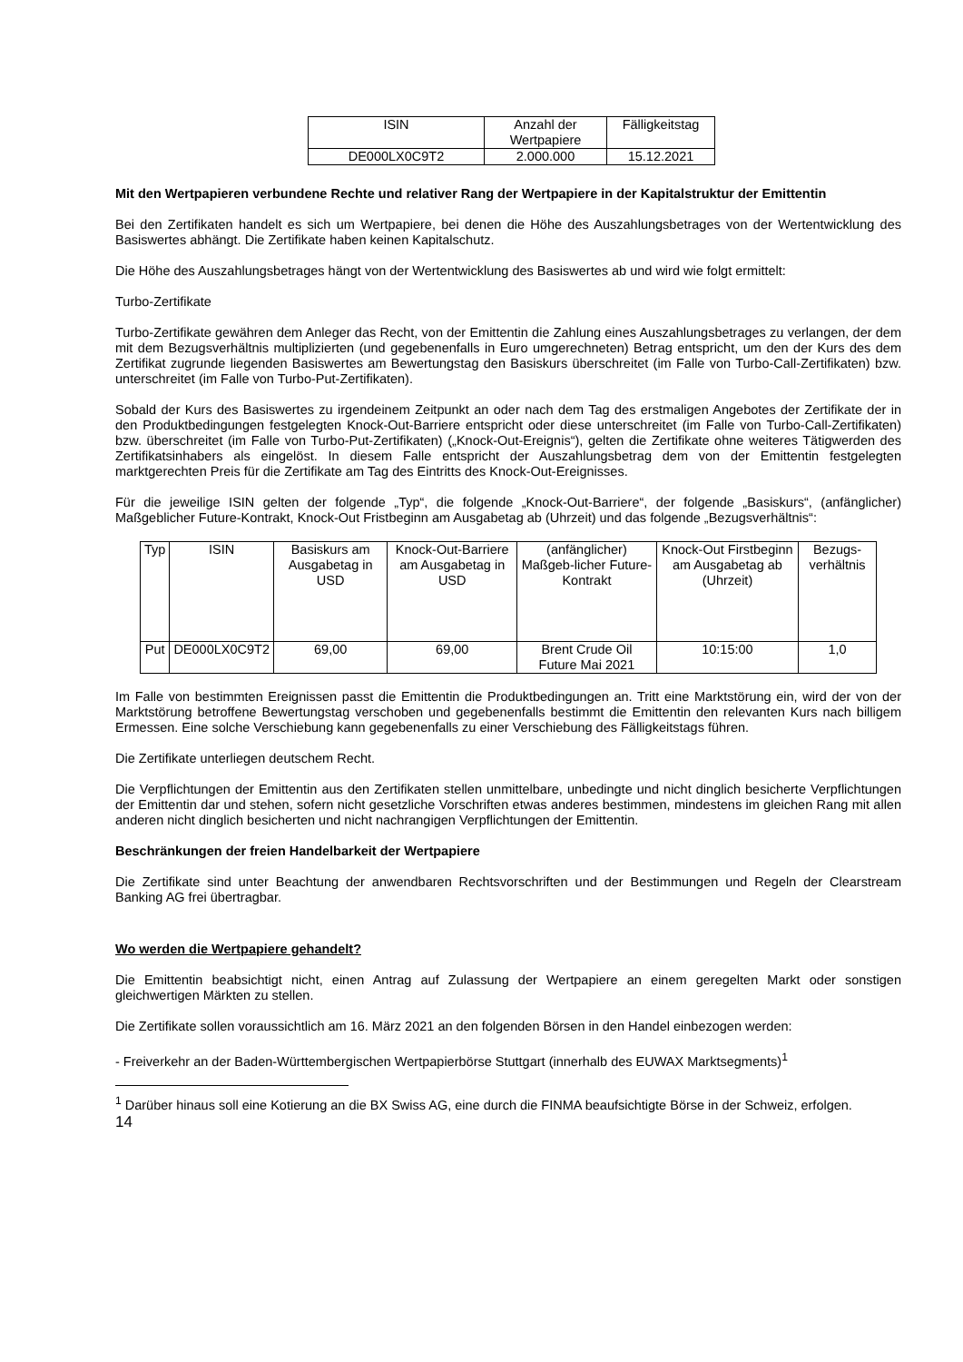| ISIN | Anzahl der Wertpapiere | Fälligkeitstag |
| DE000LX0C9T2 | 2.000.000 | 15.12.2021 |
Mit den Wertpapieren verbundene Rechte und relativer Rang der Wertpapiere in der Kapitalstruktur der Emittentin
Bei den Zertifikaten handelt es sich um Wertpapiere, bei denen die Höhe des Auszahlungsbetrages von der Wertentwicklung des Basiswertes abhängt. Die Zertifikate haben keinen Kapitalschutz.
Die Höhe des Auszahlungsbetrages hängt von der Wertentwicklung des Basiswertes ab und wird wie folgt ermittelt:
Turbo-Zertifikate
Turbo-Zertifikate gewähren dem Anleger das Recht, von der Emittentin die Zahlung eines Auszahlungsbetrages zu verlangen, der dem mit dem Bezugsverhältnis multiplizierten (und gegebenenfalls in Euro umgerechneten) Betrag entspricht, um den der Kurs des dem Zertifikat zugrunde liegenden Basiswertes am Bewertungstag den Basiskurs überschreitet (im Falle von Turbo-Call-Zertifikaten) bzw. unterschreitet (im Falle von Turbo-Put-Zertifikaten).
Sobald der Kurs des Basiswertes zu irgendeinem Zeitpunkt an oder nach dem Tag des erstmaligen Angebotes der Zertifikate der in den Produktbedingungen festgelegten Knock-Out-Barriere entspricht oder diese unterschreitet (im Falle von Turbo-Call-Zertifikaten) bzw. überschreitet (im Falle von Turbo-Put-Zertifikaten) („Knock-Out-Ereignis“), gelten die Zertifikate ohne weiteres Tätigwerden des Zertifikatsinhabers als eingelöst. In diesem Falle entspricht der Auszahlungsbetrag dem von der Emittentin festgelegten marktgerechten Preis für die Zertifikate am Tag des Eintritts des Knock-Out-Ereignisses.
Für die jeweilige ISIN gelten der folgende „Typ“, die folgende „Knock-Out-Barriere“, der folgende „Basiskurs“, (anfänglicher) Maßgeblicher Future-Kontrakt, Knock-Out Fristbeginn am Ausgabetag ab (Uhrzeit) und das folgende „Bezugsverhältnis“:
| Typ | ISIN | Basiskurs am Ausgabetag in USD | Knock-Out-Barriere am Ausgabetag in USD | (anfänglicher) Maßgeb-licher Future-Kontrakt | Knock-Out Firstbeginn am Ausgabetag ab (Uhrzeit) | Bezugs-verhältnis |
| Put | DE000LX0C9T2 | 69,00 | 69,00 | Brent Crude Oil Future Mai 2021 | 10:15:00 | 1,0 |
Im Falle von bestimmten Ereignissen passt die Emittentin die Produktbedingungen an. Tritt eine Marktstörung ein, wird der von der Marktstörung betroffene Bewertungstag verschoben und gegebenenfalls bestimmt die Emittentin den relevanten Kurs nach billigem Ermessen. Eine solche Verschiebung kann gegebenenfalls zu einer Verschiebung des Fälligkeitstags führen.
Die Zertifikate unterliegen deutschem Recht.
Die Verpflichtungen der Emittentin aus den Zertifikaten stellen unmittelbare, unbedingte und nicht dinglich besicherte Verpflichtungen der Emittentin dar und stehen, sofern nicht gesetzliche Vorschriften etwas anderes bestimmen, mindestens im gleichen Rang mit allen anderen nicht dinglich besicherten und nicht nachrangigen Verpflichtungen der Emittentin.
Beschränkungen der freien Handelbarkeit der Wertpapiere
Die Zertifikate sind unter Beachtung der anwendbaren Rechtsvorschriften und der Bestimmungen und Regeln der Clearstream Banking AG frei übertragbar.
Wo werden die Wertpapiere gehandelt?
Die Emittentin beabsichtigt nicht, einen Antrag auf Zulassung der Wertpapiere an einem geregelten Markt oder sonstigen gleichwertigen Märkten zu stellen.
Die Zertifikate sollen voraussichtlich am 16. März 2021 an den folgenden Börsen in den Handel einbezogen werden:
- Freiverkehr an der Baden-Württembergischen Wertpapierbörse Stuttgart (innerhalb des EUWAX Marktsegments)<sup>1</sup>
<sup>1</sup> Darüber hinaus soll eine Kotierung an die BX Swiss AG, eine durch die FINMA beaufsichtigte Börse in der Schweiz, erfolgen.
14